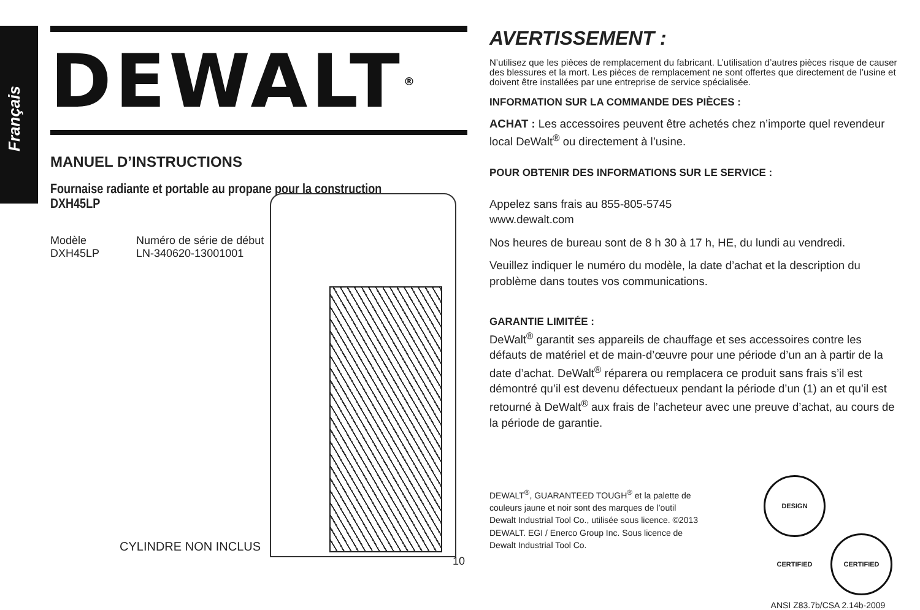Français
DEWALT ®
MANUEL D’INSTRUCTIONS
Fournaise radiante et portable au propane pour la construction
DXH45LP
Modèle
DXH45LP
Numéro de série de début
LN-340620-13001001
CYLINDRE NON INCLUS
10
AVERTISSEMENT :
N’utilisez que les pièces de remplacement du fabricant. L’utilisation d’autres pièces risque de causer des blessures et la mort. Les pièces de remplacement ne sont offertes que directement de l’usine et doivent être installées par une entreprise de service spécialisée.
INFORMATION SUR LA COMMANDE DES PIÈCES :
ACHAT : Les accessoires peuvent être achetés chez n’importe quel revendeur local DeWalt<sup>®</sup> ou directement à l’usine.
POUR OBTENIR DES INFORMATIONS SUR LE SERVICE :
Appelez sans frais au 855-805-5745
www.dewalt.com
Nos heures de bureau sont de 8 h 30 à 17 h, HE, du lundi au vendredi.
Veuillez indiquer le numéro du modèle, la date d’achat et la description du problème dans toutes vos communications.
GARANTIE LIMITÉE :
DeWalt<sup>®</sup> garantit ses appareils de chauffage et ses accessoires contre les défauts de matériel et de main-d’œuvre pour une période d’un an à partir de la date d’achat. DeWalt<sup>®</sup> réparera ou remplacera ce produit sans frais s’il est démontré qu’il est devenu défectueux pendant la période d’un (1) an et qu’il est retourné à DeWalt<sup>®</sup> aux frais de l’acheteur avec une preuve d’achat, au cours de la période de garantie.
DEWALT<sup>®</sup>, GUARANTEED TOUGH<sup>®</sup> et la palette de couleurs jaune et noir sont des marques de l’outil Dewalt Industrial Tool Co., utilisée sous licence. ©2013 DEWALT. EGI / Enerco Group Inc. Sous licence de Dewalt Industrial Tool Co.
DESIGN CERTIFIED CERTIFIED
ANSI Z83.7b/CSA 2.14b-2009